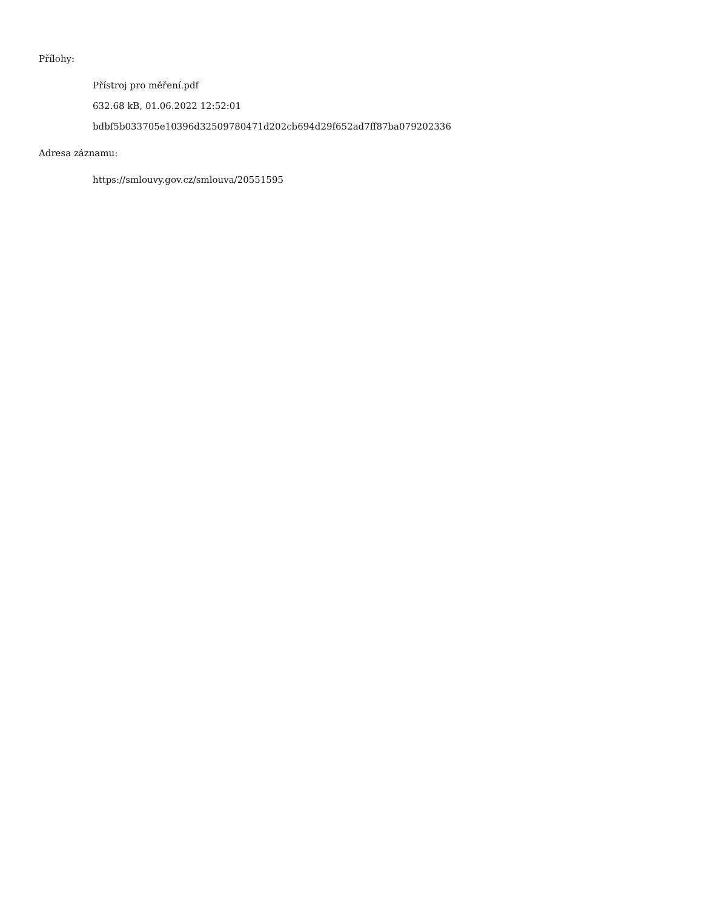Přílohy:
Přístroj pro měření.pdf
632.68 kB, 01.06.2022 12:52:01
bdbf5b033705e10396d32509780471d202cb694d29f652ad7ff87ba079202336
Adresa záznamu:
https://smlouvy.gov.cz/smlouva/20551595